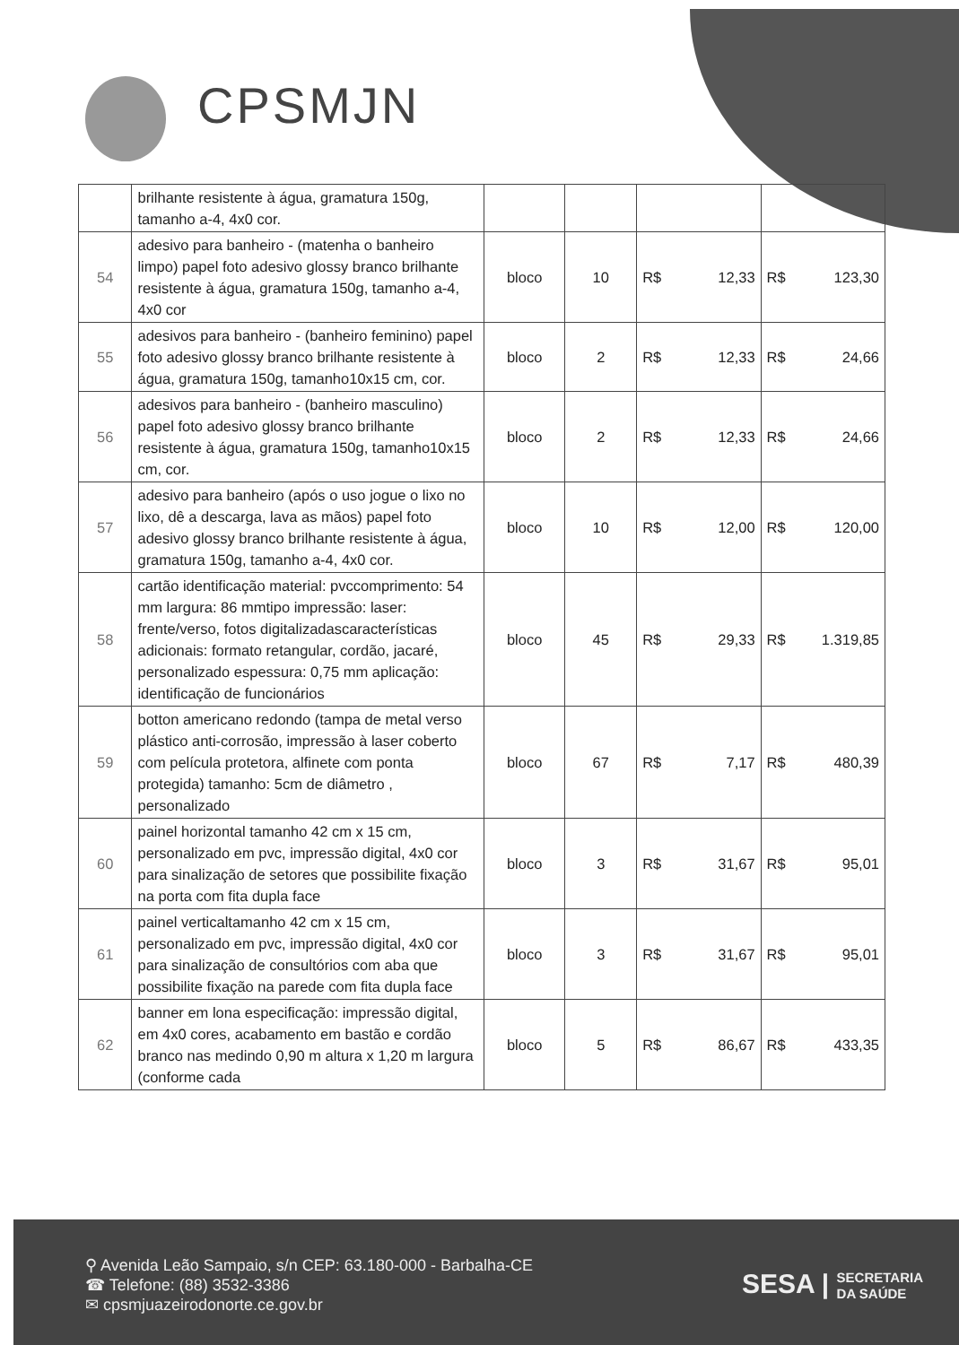CPSMJN
| | brilhante resistente à água, gramatura 150g, tamanho a-4, 4x0 cor. | | | | | | |
| 54 | adesivo para banheiro - (matenha o banheiro limpo) papel foto adesivo glossy branco brilhante resistente à água, gramatura 150g, tamanho a-4, 4x0 cor | bloco | 10 | R$ | 12,33 | R$ | 123,30 |
| 55 | adesivos para banheiro - (banheiro feminino) papel foto adesivo glossy branco brilhante resistente à água, gramatura 150g, tamanho10x15 cm, cor. | bloco | 2 | R$ | 12,33 | R$ | 24,66 |
| 56 | adesivos para banheiro - (banheiro masculino) papel foto adesivo glossy branco brilhante resistente à água, gramatura 150g, tamanho10x15 cm, cor. | bloco | 2 | R$ | 12,33 | R$ | 24,66 |
| 57 | adesivo para banheiro (após o uso jogue o lixo no lixo, dê a descarga, lava as mãos) papel foto adesivo glossy branco brilhante resistente à água, gramatura 150g, tamanho a-4, 4x0 cor. | bloco | 10 | R$ | 12,00 | R$ | 120,00 |
| 58 | cartão identificação material: pvccomprimento: 54 mm largura: 86 mmtipo impressão: laser: frente/verso, fotos digitalizadascaracterísticas adicionais: formato retangular, cordão, jacaré, personalizado espessura: 0,75 mm aplicação: identificação de funcionários | bloco | 45 | R$ | 29,33 | R$ | 1.319,85 |
| 59 | botton americano redondo (tampa de metal verso plástico anti-corrosão, impressão à laser coberto com película protetora, alfinete com ponta protegida) tamanho: 5cm de diâmetro , personalizado | bloco | 67 | R$ | 7,17 | R$ | 480,39 |
| 60 | painel horizontal tamanho 42 cm x 15 cm, personalizado em pvc, impressão digital, 4x0 cor para sinalização de setores que possibilite fixação na porta com fita dupla face | bloco | 3 | R$ | 31,67 | R$ | 95,01 |
| 61 | painel verticaltamanho 42 cm x 15 cm, personalizado em pvc, impressão digital, 4x0 cor para sinalização de consultórios com aba que possibilite fixação na parede com fita dupla face | bloco | 3 | R$ | 31,67 | R$ | 95,01 |
| 62 | banner em lona especificação: impressão digital, em 4x0 cores, acabamento em bastão e cordão branco nas medindo 0,90 m altura x 1,20 m largura (conforme cada | bloco | 5 | R$ | 86,67 | R$ | 433,35 |
⚲ Avenida Leão Sampaio, s/n CEP: 63.180-000 - Barbalha-CE
☎ Telefone: (88) 3532-3386
✉ cpsmjuazeirodonorte.ce.gov.br
SESA | SECRETARIA
DA SAÚDE